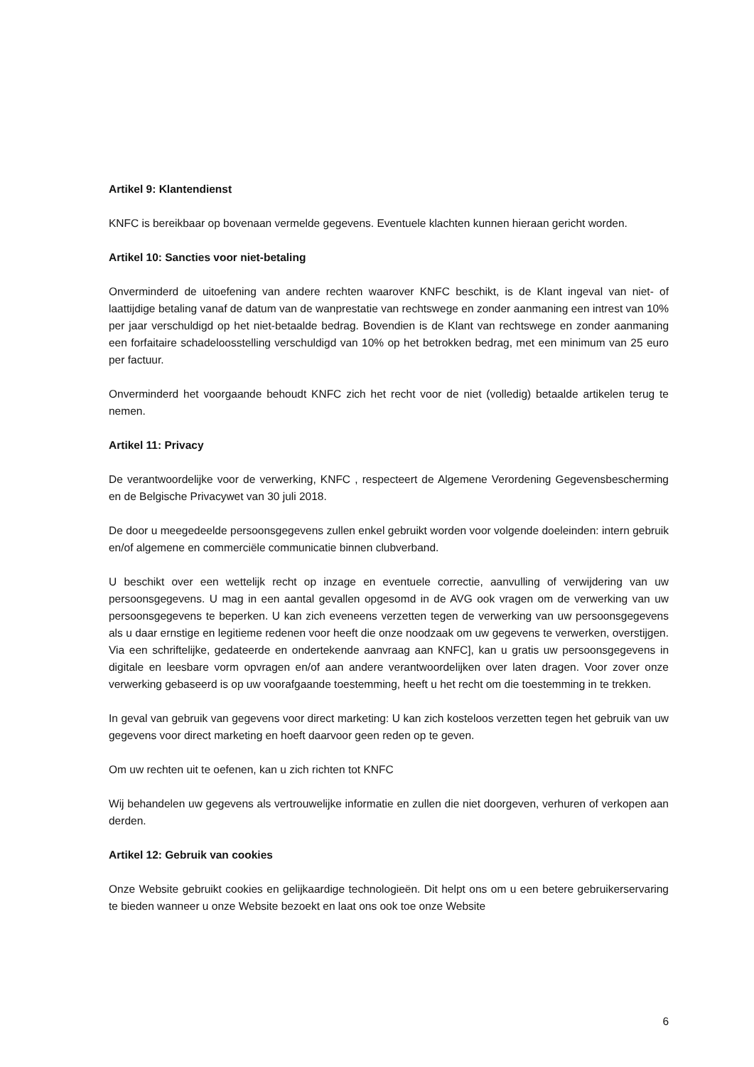Artikel 9: Klantendienst
KNFC is bereikbaar op bovenaan vermelde gegevens. Eventuele klachten kunnen hieraan gericht worden.
Artikel 10: Sancties voor niet-betaling
Onverminderd de uitoefening van andere rechten waarover KNFC beschikt, is de Klant ingeval van niet- of laattijdige betaling vanaf de datum van de wanprestatie van rechtswege en zonder aanmaning een intrest van 10% per jaar verschuldigd op het niet-betaalde bedrag. Bovendien is de Klant van rechtswege en zonder aanmaning een forfaitaire schadeloosstelling verschuldigd van 10% op het betrokken bedrag, met een minimum van 25 euro per factuur.
Onverminderd het voorgaande behoudt KNFC zich het recht voor de niet (volledig) betaalde artikelen terug te nemen.
Artikel 11: Privacy
De verantwoordelijke voor de verwerking, KNFC , respecteert de Algemene Verordening Gegevensbescherming en de Belgische Privacywet van 30 juli 2018.
De door u meegedeelde persoonsgegevens zullen enkel gebruikt worden voor volgende doeleinden: intern gebruik en/of algemene en commerciële communicatie binnen clubverband.
U beschikt over een wettelijk recht op inzage en eventuele correctie, aanvulling of verwijdering van uw persoonsgegevens. U mag in een aantal gevallen opgesomd in de AVG ook vragen om de verwerking van uw persoonsgegevens te beperken. U kan zich eveneens verzetten tegen de verwerking van uw persoonsgegevens als u daar ernstige en legitieme redenen voor heeft die onze noodzaak om uw gegevens te verwerken, overstijgen. Via een schriftelijke, gedateerde en ondertekende aanvraag aan KNFC], kan u gratis uw persoonsgegevens in digitale en leesbare vorm opvragen en/of aan andere verantwoordelijken over laten dragen. Voor zover onze verwerking gebaseerd is op uw voorafgaande toestemming, heeft u het recht om die toestemming in te trekken.
In geval van gebruik van gegevens voor direct marketing: U kan zich kosteloos verzetten tegen het gebruik van uw gegevens voor direct marketing en hoeft daarvoor geen reden op te geven.
Om uw rechten uit te oefenen, kan u zich richten tot KNFC
Wij behandelen uw gegevens als vertrouwelijke informatie en zullen die niet doorgeven, verhuren of verkopen aan derden.
Artikel 12: Gebruik van cookies
Onze Website gebruikt cookies en gelijkaardige technologieën. Dit helpt ons om u een betere gebruikerservaring te bieden wanneer u onze Website bezoekt en laat ons ook toe onze Website
6